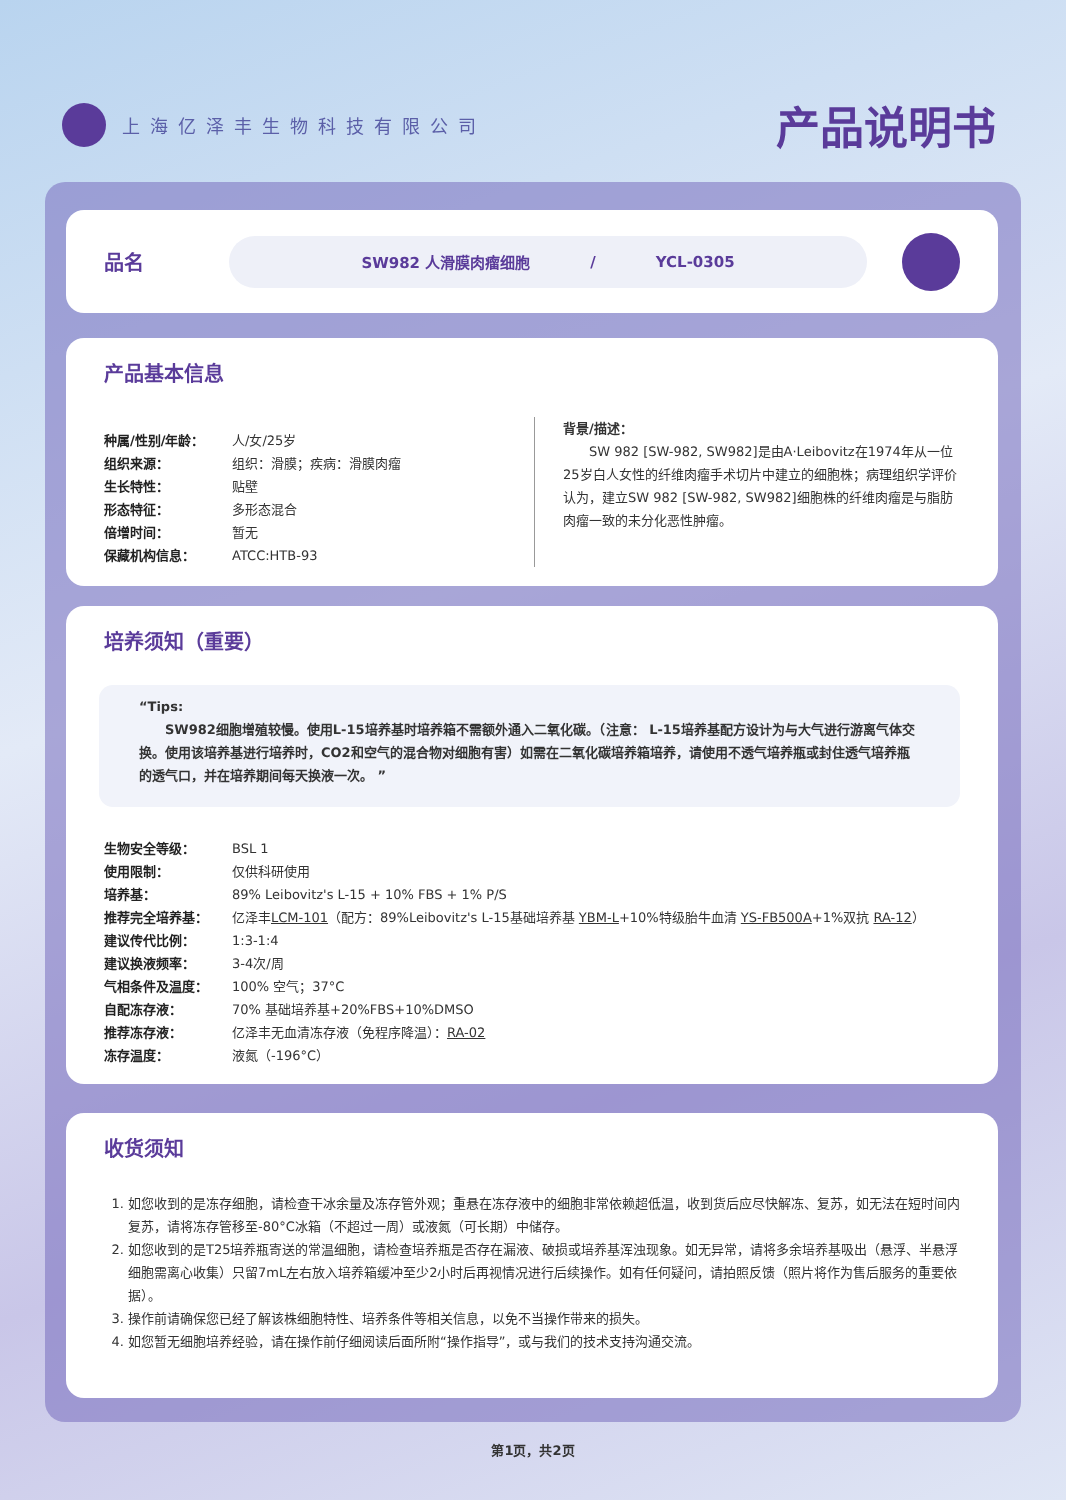上海亿泽丰生物科技有限公司
产品说明书
品名
SW982 人滑膜肉瘤细胞 / YCL-0305
产品基本信息
种属/性别/年龄： 人/女/25岁
组织来源： 组织：滑膜；疾病：滑膜肉瘤
生长特性： 贴壁
形态特征： 多形态混合
倍增时间： 暂无
保藏机构信息： ATCC:HTB-93
背景/描述：
  SW 982 [SW-982, SW982]是由A·Leibovitz在1974年从一位25岁白人女性的纤维肉瘤手术切片中建立的细胞株；病理组织学评价认为，建立SW 982 [SW-982, SW982]细胞株的纤维肉瘤是与脂肪肉瘤一致的未分化恶性肿瘤。
培养须知（重要）
“Tips:
  SW982细胞增殖较慢。使用L-15培养基时培养箱不需额外通入二氧化碳。（注意： L-15培养基配方设计为与大气进行游离气体交换。使用该培养基进行培养时，CO2和空气的混合物对细胞有害）如需在二氧化碳培养箱培养，请使用不透气培养瓶或封住透气培养瓶的透气口，并在培养期间每天换液一次。 ”
生物安全等级： BSL 1
使用限制： 仅供科研使用
培养基： 89% Leibovitz's L-15 + 10% FBS + 1% P/S
推荐完全培养基： 亿泽丰LCM-101（配方：89%Leibovitz's L-15基础培养基 YBM-L+10%特级胎牛血清 YS-FB500A+1%双抗 RA-12）
建议传代比例： 1:3-1:4
建议换液频率： 3-4次/周
气相条件及温度： 100% 空气；37°C
自配冻存液： 70% 基础培养基+20%FBS+10%DMSO
推荐冻存液： 亿泽丰无血清冻存液（免程序降温）：RA-02
冻存温度： 液氮（-196°C）
收货须知
1. 如您收到的是冻存细胞，请检查干冰余量及冻存管外观；重悬在冻存液中的细胞非常依赖超低温，收到货后应尽快解冻、复苏，如无法在短时间内复苏，请将冻存管移至-80°C冰箱（不超过一周）或液氮（可长期）中储存。
2. 如您收到的是T25培养瓶寄送的常温细胞，请检查培养瓶是否存在漏液、破损或培养基浑浊现象。如无异常，请将多余培养基吸出（悬浮、半悬浮细胞需离心收集）只留7mL左右放入培养箱缓冲至少2小时后再视情况进行后续操作。如有任何疑问，请拍照反馈（照片将作为售后服务的重要依据）。
3. 操作前请确保您已经了解该株细胞特性、培养条件等相关信息，以免不当操作带来的损失。
4. 如您暂无细胞培养经验，请在操作前仔细阅读后面所附“操作指导”，或与我们的技术支持沟通交流。
第1页，共2页